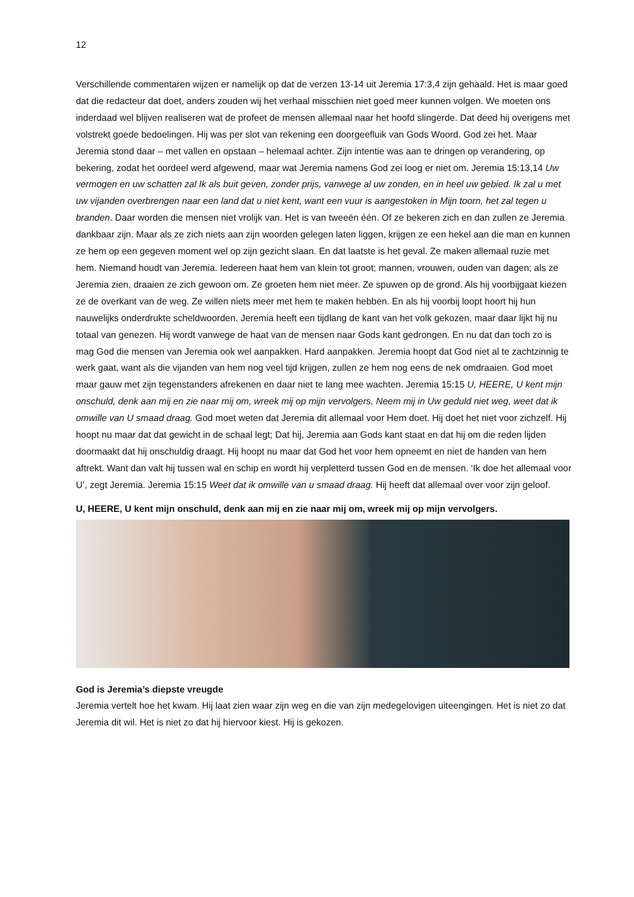12
Verschillende commentaren wijzen er namelijk op dat de verzen 13-14 uit Jeremia 17:3,4 zijn gehaald. Het is maar goed dat die redacteur dat doet, anders zouden wij het verhaal misschien niet goed meer kunnen volgen. We moeten ons inderdaad wel blijven realiseren wat de profeet de mensen allemaal naar het hoofd slingerde. Dat deed hij overigens met volstrekt goede bedoelingen. Hij was per slot van rekening een doorgeefluik van Gods Woord. God zei het. Maar Jeremia stond daar – met vallen en opstaan – helemaal achter. Zijn intentie was aan te dringen op verandering, op bekering, zodat het oordeel werd afgewend, maar wat Jeremia namens God zei loog er niet om. Jeremia 15:13,14 Uw vermogen en uw schatten zal Ik als buit geven, zonder prijs, vanwege al uw zonden, en in heel uw gebied. Ik zal u met uw vijanden overbrengen naar een land dat u niet kent, want een vuur is aangestoken in Mijn toorn, het zal tegen u branden. Daar worden die mensen niet vrolijk van. Het is van tweeën één. Of ze bekeren zich en dan zullen ze Jeremia dankbaar zijn. Maar als ze zich niets aan zijn woorden gelegen laten liggen, krijgen ze een hekel aan die man en kunnen ze hem op een gegeven moment wel op zijn gezicht slaan. En dat laatste is het geval. Ze maken allemaal ruzie met hem. Niemand houdt van Jeremia. Iedereen haat hem van klein tot groot; mannen, vrouwen, ouden van dagen; als ze Jeremia zien, draaien ze zich gewoon om. Ze groeten hem niet meer. Ze spuwen op de grond. Als hij voorbijgaat kiezen ze de overkant van de weg. Ze willen niets meer met hem te maken hebben. En als hij voorbij loopt hoort hij hun nauwelijks onderdrukte scheldwoorden. Jeremia heeft een tijdlang de kant van het volk gekozen, maar daar lijkt hij nu totaal van genezen. Hij wordt vanwege de haat van de mensen naar Gods kant gedrongen. En nu dat dan toch zo is mag God die mensen van Jeremia ook wel aanpakken. Hard aanpakken. Jeremia hoopt dat God niet al te zachtzinnig te werk gaat, want als die vijanden van hem nog veel tijd krijgen, zullen ze hem nog eens de nek omdraaien. God moet maar gauw met zijn tegenstanders afrekenen en daar niet te lang mee wachten. Jeremia 15:15 U, HEERE, U kent mijn onschuld, denk aan mij en zie naar mij om, wreek mij op mijn vervolgers. Neem mij in Uw geduld niet weg, weet dat ik omwille van U smaad draag. God moet weten dat Jeremia dit allemaal voor Hem doet. Hij doet het niet voor zichzelf. Hij hoopt nu maar dat dat gewicht in de schaal legt; Dat hij, Jeremia aan Gods kant staat en dat hij om die reden lijden doormaakt dat hij onschuldig draagt. Hij hoopt nu maar dat God het voor hem opneemt en niet de handen van hem aftrekt. Want dan valt hij tussen wal en schip en wordt hij verpletterd tussen God en de mensen. ‘Ik doe het allemaal voor U’, zegt Jeremia. Jeremia 15:15 Weet dat ik omwille van u smaad draag. Hij heeft dat allemaal over voor zijn geloof.
U, HEERE, U kent mijn onschuld, denk aan mij en zie naar mij om, wreek mij op mijn vervolgers.
God is Jeremia’s diepste vreugde
Jeremia vertelt hoe het kwam. Hij laat zien waar zijn weg en die van zijn medegelovigen uiteengingen. Het is niet zo dat Jeremia dit wil. Het is niet zo dat hij hiervoor kiest. Hij is gekozen.